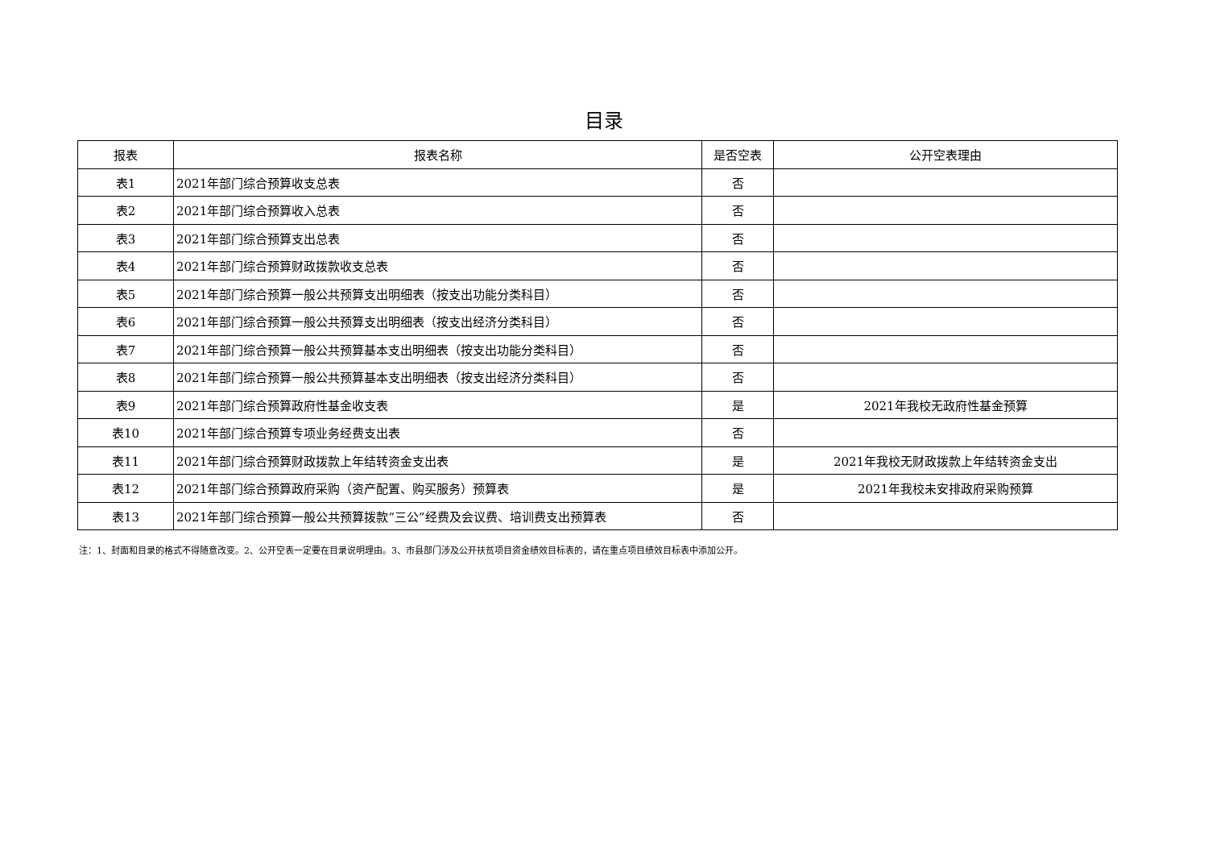目录
| 报表 | 报表名称 | 是否空表 | 公开空表理由 |
| --- | --- | --- | --- |
| 表1 | 2021年部门综合预算收支总表 | 否 | |
| 表2 | 2021年部门综合预算收入总表 | 否 | |
| 表3 | 2021年部门综合预算支出总表 | 否 | |
| 表4 | 2021年部门综合预算财政拨款收支总表 | 否 | |
| 表5 | 2021年部门综合预算一般公共预算支出明细表（按支出功能分类科目） | 否 | |
| 表6 | 2021年部门综合预算一般公共预算支出明细表（按支出经济分类科目） | 否 | |
| 表7 | 2021年部门综合预算一般公共预算基本支出明细表（按支出功能分类科目） | 否 | |
| 表8 | 2021年部门综合预算一般公共预算基本支出明细表（按支出经济分类科目） | 否 | |
| 表9 | 2021年部门综合预算政府性基金收支表 | 是 | 2021年我校无政府性基金预算 |
| 表10 | 2021年部门综合预算专项业务经费支出表 | 否 | |
| 表11 | 2021年部门综合预算财政拨款上年结转资金支出表 | 是 | 2021年我校无财政拨款上年结转资金支出 |
| 表12 | 2021年部门综合预算政府采购（资产配置、购买服务）预算表 | 是 | 2021年我校未安排政府采购预算 |
| 表13 | 2021年部门综合预算一般公共预算拨款“三公”经费及会议费、培训费支出预算表 | 否 | |
注：1、封面和目录的格式不得随意改变。2、公开空表一定要在目录说明理由。3、市县部门涉及公开扶贫项目资金绩效目标表的，请在重点项目绩效目标表中添加公开。